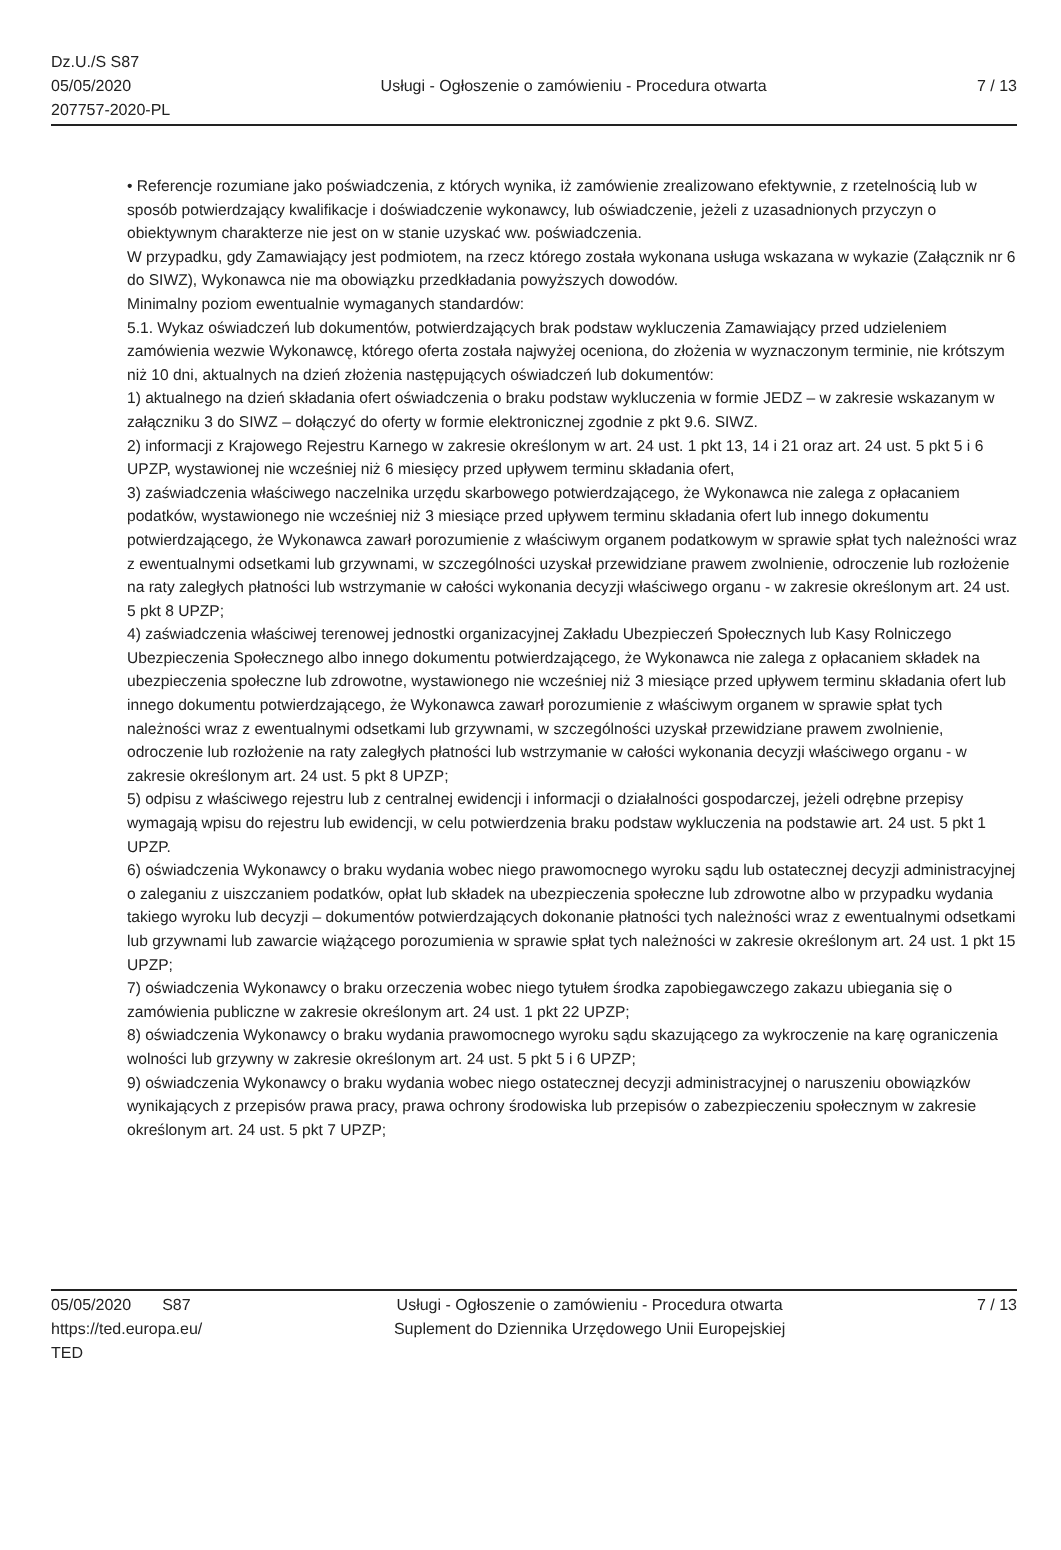Dz.U./S S87
05/05/2020
207757-2020-PL
Usługi - Ogłoszenie o zamówieniu - Procedura otwarta
7 / 13
• Referencje rozumiane jako poświadczenia, z których wynika, iż zamówienie zrealizowano efektywnie, z rzetelnością lub w sposób potwierdzający kwalifikacje i doświadczenie wykonawcy, lub oświadczenie, jeżeli z uzasadnionych przyczyn o obiektywnym charakterze nie jest on w stanie uzyskać ww. poświadczenia.
W przypadku, gdy Zamawiający jest podmiotem, na rzecz którego została wykonana usługa wskazana w wykazie (Załącznik nr 6 do SIWZ), Wykonawca nie ma obowiązku przedkładania powyższych dowodów.
Minimalny poziom ewentualnie wymaganych standardów:
5.1. Wykaz oświadczeń lub dokumentów, potwierdzających brak podstaw wykluczenia Zamawiający przed udzieleniem zamówienia wezwie Wykonawcę, którego oferta została najwyżej oceniona, do złożenia w wyznaczonym terminie, nie krótszym niż 10 dni, aktualnych na dzień złożenia następujących oświadczeń lub dokumentów:
1) aktualnego na dzień składania ofert oświadczenia o braku podstaw wykluczenia w formie JEDZ – w zakresie wskazanym w załączniku 3 do SIWZ – dołączyć do oferty w formie elektronicznej zgodnie z pkt 9.6. SIWZ.
2) informacji z Krajowego Rejestru Karnego w zakresie określonym w art. 24 ust. 1 pkt 13, 14 i 21 oraz art. 24 ust. 5 pkt 5 i 6 UPZP, wystawionej nie wcześniej niż 6 miesięcy przed upływem terminu składania ofert,
3) zaświadczenia właściwego naczelnika urzędu skarbowego potwierdzającego, że Wykonawca nie zalega z opłacaniem podatków, wystawionego nie wcześniej niż 3 miesiące przed upływem terminu składania ofert lub innego dokumentu potwierdzającego, że Wykonawca zawarł porozumienie z właściwym organem podatkowym w sprawie spłat tych należności wraz z ewentualnymi odsetkami lub grzywnami, w szczególności uzyskał przewidziane prawem zwolnienie, odroczenie lub rozłożenie na raty zaległych płatności lub wstrzymanie w całości wykonania decyzji właściwego organu - w zakresie określonym art. 24 ust. 5 pkt 8 UPZP;
4) zaświadczenia właściwej terenowej jednostki organizacyjnej Zakładu Ubezpieczeń Społecznych lub Kasy Rolniczego Ubezpieczenia Społecznego albo innego dokumentu potwierdzającego, że Wykonawca nie zalega z opłacaniem składek na ubezpieczenia społeczne lub zdrowotne, wystawionego nie wcześniej niż 3 miesiące przed upływem terminu składania ofert lub innego dokumentu potwierdzającego, że Wykonawca zawarł porozumienie z właściwym organem w sprawie spłat tych należności wraz z ewentualnymi odsetkami lub grzywnami, w szczególności uzyskał przewidziane prawem zwolnienie, odroczenie lub rozłożenie na raty zaległych płatności lub wstrzymanie w całości wykonania decyzji właściwego organu - w zakresie określonym art. 24 ust. 5 pkt 8 UPZP;
5) odpisu z właściwego rejestru lub z centralnej ewidencji i informacji o działalności gospodarczej, jeżeli odrębne przepisy wymagają wpisu do rejestru lub ewidencji, w celu potwierdzenia braku podstaw wykluczenia na podstawie art. 24 ust. 5 pkt 1 UPZP.
6) oświadczenia Wykonawcy o braku wydania wobec niego prawomocnego wyroku sądu lub ostatecznej decyzji administracyjnej o zaleganiu z uiszczaniem podatków, opłat lub składek na ubezpieczenia społeczne lub zdrowotne albo w przypadku wydania takiego wyroku lub decyzji – dokumentów potwierdzających dokonanie płatności tych należności wraz z ewentualnymi odsetkami lub grzywnami lub zawarcie wiążącego porozumienia w sprawie spłat tych należności w zakresie określonym art. 24 ust. 1 pkt 15 UPZP;
7) oświadczenia Wykonawcy o braku orzeczenia wobec niego tytułem środka zapobiegawczego zakazu ubiegania się o zamówienia publiczne w zakresie określonym art. 24 ust. 1 pkt 22 UPZP;
8) oświadczenia Wykonawcy o braku wydania prawomocnego wyroku sądu skazującego za wykroczenie na karę ograniczenia wolności lub grzywny w zakresie określonym art. 24 ust. 5 pkt 5 i 6 UPZP;
9) oświadczenia Wykonawcy o braku wydania wobec niego ostatecznej decyzji administracyjnej o naruszeniu obowiązków wynikających z przepisów prawa pracy, prawa ochrony środowiska lub przepisów o zabezpieczeniu społecznym w zakresie określonym art. 24 ust. 5 pkt 7 UPZP;
05/05/2020 S87
https://ted.europa.eu/
TED
Usługi - Ogłoszenie o zamówieniu - Procedura otwarta
Suplement do Dziennika Urzędowego Unii Europejskiej
7 / 13